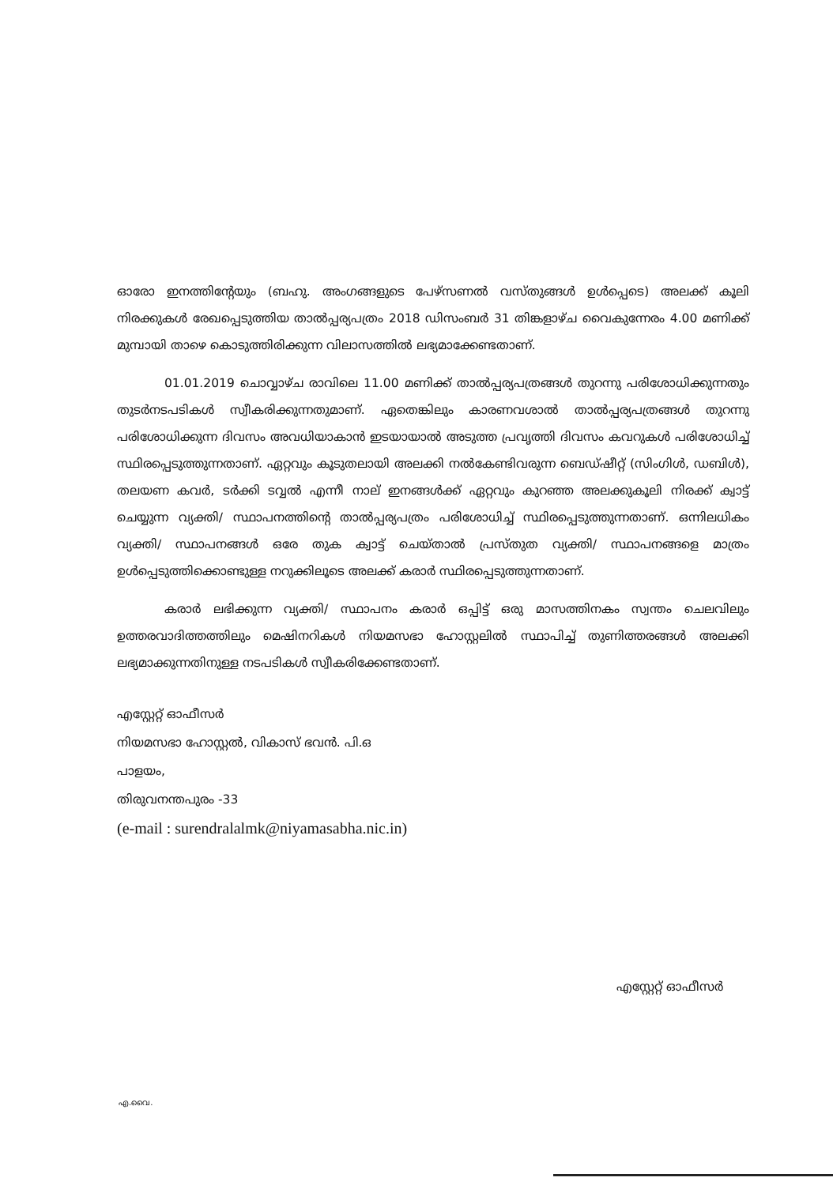ഓരോ ഇനത്തിന്റേയും (ബഹു. അംഗങ്ങളുടെ പേഴ്സണൽ വസ്തുങ്ങൾ ഉൾപ്പെടെ) അലക്ക് കൂലി നിരക്കുകൾ രേഖപ്പെടുത്തിയ താൽപ്പര്യപത്രം 2018 ഡിസംബർ 31 തിങ്കളാഴ്ച വൈകുന്നേരം 4.00 മണിക്ക് മുമ്പായി താഴെ കൊടുത്തിരിക്കുന്ന വിലാസത്തിൽ ലഭ്യമാക്കേണ്ടതാണ്.
01.01.2019 ചൊവ്വാഴ്ച രാവിലെ 11.00 മണിക്ക് താൽപ്പര്യപത്രങ്ങൾ തുറന്നു പരിശോധിക്കുന്നതും തുടർനടപടികൾ സ്വീകരിക്കുന്നതുമാണ്. ഏതെങ്കിലും കാരണവശാൽ താൽപ്പര്യപത്രങ്ങൾ തുറന്നു പരിശോധിക്കുന്ന ദിവസം അവധിയാകാൻ ഇടയായാൽ അടുത്ത പ്രവൃത്തി ദിവസം കവറുകൾ പരിശോധിച്ച് സ്ഥിരപ്പെടുത്തുന്നതാണ്. ഏറ്റവും കൂടുതലായി അലക്കി നൽകേണ്ടിവരുന്ന ബെഡ്ഷീറ്റ് (സിംഗിൾ, ഡബിൾ), തലയണ കവർ, ടർക്കി ടവ്വൽ എന്നീ നാല് ഇനങ്ങൾക്ക് ഏറ്റവും കുറഞ്ഞ അലക്കുകൂലി നിരക്ക് ക്വാട്ട് ചെയ്യുന്ന വ്യക്തി/ സ്ഥാപനത്തിന്റെ താൽപ്പര്യപത്രം പരിശോധിച്ച് സ്ഥിരപ്പെടുത്തുന്നതാണ്. ഒന്നിലധികം വ്യക്തി/ സ്ഥാപനങ്ങൾ ഒരേ തുക ക്വാട്ട് ചെയ്താൽ പ്രസ്തുത വ്യക്തി/ സ്ഥാപനങ്ങളെ മാത്രം ഉൾപ്പെടുത്തിക്കൊണ്ടുള്ള നറുക്കിലൂടെ അലക്ക് കരാർ സ്ഥിരപ്പെടുത്തുന്നതാണ്.
കരാർ ലഭിക്കുന്ന വ്യക്തി/ സ്ഥാപനം കരാർ ഒപ്പിട്ട് ഒരു മാസത്തിനകം സ്വന്തം ചെലവിലും ഉത്തരവാദിത്തത്തിലും മെഷിനറികൾ നിയമസഭാ ഹോസ്റ്റലിൽ സ്ഥാപിച്ച് തുണിത്തരങ്ങൾ അലക്കി ലഭ്യമാക്കുന്നതിനുള്ള നടപടികൾ സ്വീകരിക്കേണ്ടതാണ്.
എസ്റ്റേറ്റ് ഓഫീസർ
നിയമസഭാ ഹോസ്റ്റൽ, വികാസ് ഭവൻ. പി.ഒ
പാളയം,
തിരുവനന്തപുരം -33
(e-mail : surendralalmk@niyamasabha.nic.in)
എസ്റ്റേറ്റ് ഓഫീസർ
എ.വൈ.